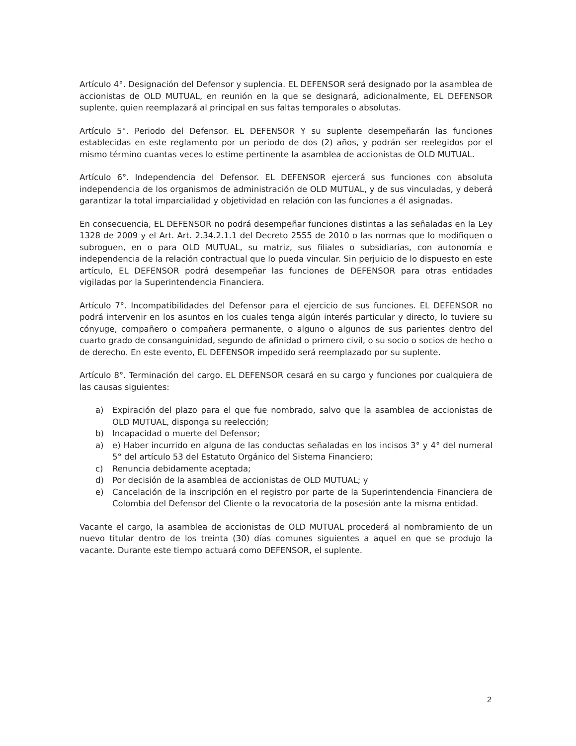Artículo 4°. Designación del Defensor y suplencia. EL DEFENSOR será designado por la asamblea de accionistas de OLD MUTUAL, en reunión en la que se designará, adicionalmente, EL DEFENSOR suplente, quien reemplazará al principal en sus faltas temporales o absolutas.
Artículo 5°. Periodo del Defensor. EL DEFENSOR Y su suplente desempeñarán las funciones establecidas en este reglamento por un periodo de dos (2) años, y podrán ser reelegidos por el mismo término cuantas veces lo estime pertinente la asamblea de accionistas de OLD MUTUAL.
Artículo 6°. Independencia del Defensor. EL DEFENSOR ejercerá sus funciones con absoluta independencia de los organismos de administración de OLD MUTUAL, y de sus vinculadas, y deberá garantizar la total imparcialidad y objetividad en relación con las funciones a él asignadas.
En consecuencia, EL DEFENSOR no podrá desempeñar funciones distintas a las señaladas en la Ley 1328 de 2009 y el Art. Art. 2.34.2.1.1 del Decreto 2555 de 2010 o las normas que lo modifiquen o subroguen, en o para OLD MUTUAL, su matriz, sus filiales o subsidiarias, con autonomía e independencia de la relación contractual que lo pueda vincular. Sin perjuicio de lo dispuesto en este artículo, EL DEFENSOR podrá desempeñar las funciones de DEFENSOR para otras entidades vigiladas por la Superintendencia Financiera.
Artículo 7°. Incompatibilidades del Defensor para el ejercicio de sus funciones. EL DEFENSOR no podrá intervenir en los asuntos en los cuales tenga algún interés particular y directo, lo tuviere su cónyuge, compañero o compañera permanente, o alguno o algunos de sus parientes dentro del cuarto grado de consanguinidad, segundo de afinidad o primero civil, o su socio o socios de hecho o de derecho. En este evento, EL DEFENSOR impedido será reemplazado por su suplente.
Artículo 8°. Terminación del cargo. EL DEFENSOR cesará en su cargo y funciones por cualquiera de las causas siguientes:
a) Expiración del plazo para el que fue nombrado, salvo que la asamblea de accionistas de OLD MUTUAL, disponga su reelección;
b) Incapacidad o muerte del Defensor;
a) e) Haber incurrido en alguna de las conductas señaladas en los incisos 3° y 4° del numeral 5° del artículo 53 del Estatuto Orgánico del Sistema Financiero;
c) Renuncia debidamente aceptada;
d) Por decisión de la asamblea de accionistas de OLD MUTUAL; y
e) Cancelación de la inscripción en el registro por parte de la Superintendencia Financiera de Colombia del Defensor del Cliente o la revocatoria de la posesión ante la misma entidad.
Vacante el cargo, la asamblea de accionistas de OLD MUTUAL procederá al nombramiento de un nuevo titular dentro de los treinta (30) días comunes siguientes a aquel en que se produjo la vacante. Durante este tiempo actuará como DEFENSOR, el suplente.
2